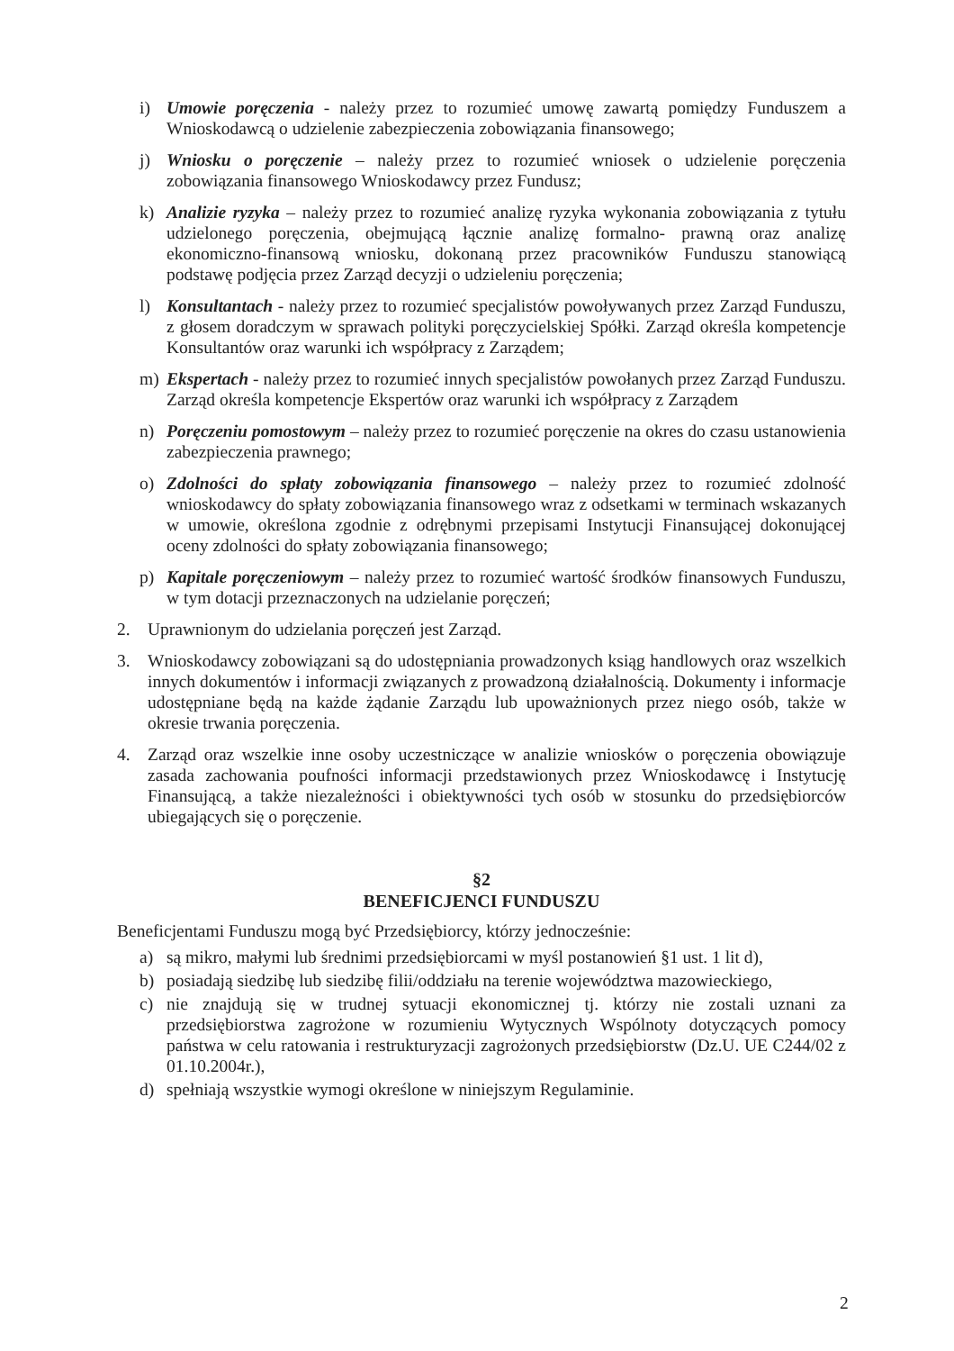i) Umowie poręczenia - należy przez to rozumieć umowę zawartą pomiędzy Funduszem a Wnioskodawcą o udzielenie zabezpieczenia zobowiązania finansowego;
j) Wniosku o poręczenie – należy przez to rozumieć wniosek o udzielenie poręczenia zobowiązania finansowego Wnioskodawcy przez Fundusz;
k) Analizie ryzyka – należy przez to rozumieć analizę ryzyka wykonania zobowiązania z tytułu udzielonego poręczenia, obejmującą łącznie analizę formalno- prawną oraz analizę ekonomiczno-finansową wniosku, dokonaną przez pracowników Funduszu stanowiącą podstawę podjęcia przez Zarząd decyzji o udzieleniu poręczenia;
l) Konsultantach - należy przez to rozumieć specjalistów powoływanych przez Zarząd Funduszu, z głosem doradczym w sprawach polityki poręczycielskiej Spółki. Zarząd określa kompetencje Konsultantów oraz warunki ich współpracy z Zarządem;
m) Ekspertach - należy przez to rozumieć innych specjalistów powołanych przez Zarząd Funduszu. Zarząd określa kompetencje Ekspertów oraz warunki ich współpracy z Zarządem
n) Poręczeniu pomostowym – należy przez to rozumieć poręczenie na okres do czasu ustanowienia zabezpieczenia prawnego;
o) Zdolności do spłaty zobowiązania finansowego – należy przez to rozumieć zdolność wnioskodawcy do spłaty zobowiązania finansowego wraz z odsetkami w terminach wskazanych w umowie, określona zgodnie z odrębnymi przepisami Instytucji Finansującej dokonującej oceny zdolności do spłaty zobowiązania finansowego;
p) Kapitale poręczeniowym – należy przez to rozumieć wartość środków finansowych Funduszu, w tym dotacji przeznaczonych na udzielanie poręczeń;
2. Uprawnionym do udzielania poręczeń jest Zarząd.
3. Wnioskodawcy zobowiązani są do udostępniania prowadzonych ksiąg handlowych oraz wszelkich innych dokumentów i informacji związanych z prowadzoną działalnością. Dokumenty i informacje udostępniane będą na każde żądanie Zarządu lub upoważnionych przez niego osób, także w okresie trwania poręczenia.
4. Zarząd oraz wszelkie inne osoby uczestniczące w analizie wniosków o poręczenia obowiązuje zasada zachowania poufności informacji przedstawionych przez Wnioskodawcę i Instytucję Finansującą, a także niezależności i obiektywności tych osób w stosunku do przedsiębiorców ubiegających się o poręczenie.
§2
BENEFICJENCI FUNDUSZU
Beneficjentami Funduszu mogą być Przedsiębiorcy, którzy jednocześnie:
a) są mikro, małymi lub średnimi przedsiębiorcami w myśl postanowień §1 ust. 1 lit d),
b) posiadają siedzibę lub siedzibę filii/oddziału na terenie województwa mazowieckiego,
c) nie znajdują się w trudnej sytuacji ekonomicznej tj. którzy nie zostali uznani za przedsiębiorstwa zagrożone w rozumieniu Wytycznych Wspólnoty dotyczących pomocy państwa w celu ratowania i restrukturyzacji zagrożonych przedsiębiorstw (Dz.U. UE C244/02 z 01.10.2004r.),
d) spełniają wszystkie wymogi określone w niniejszym Regulaminie.
2